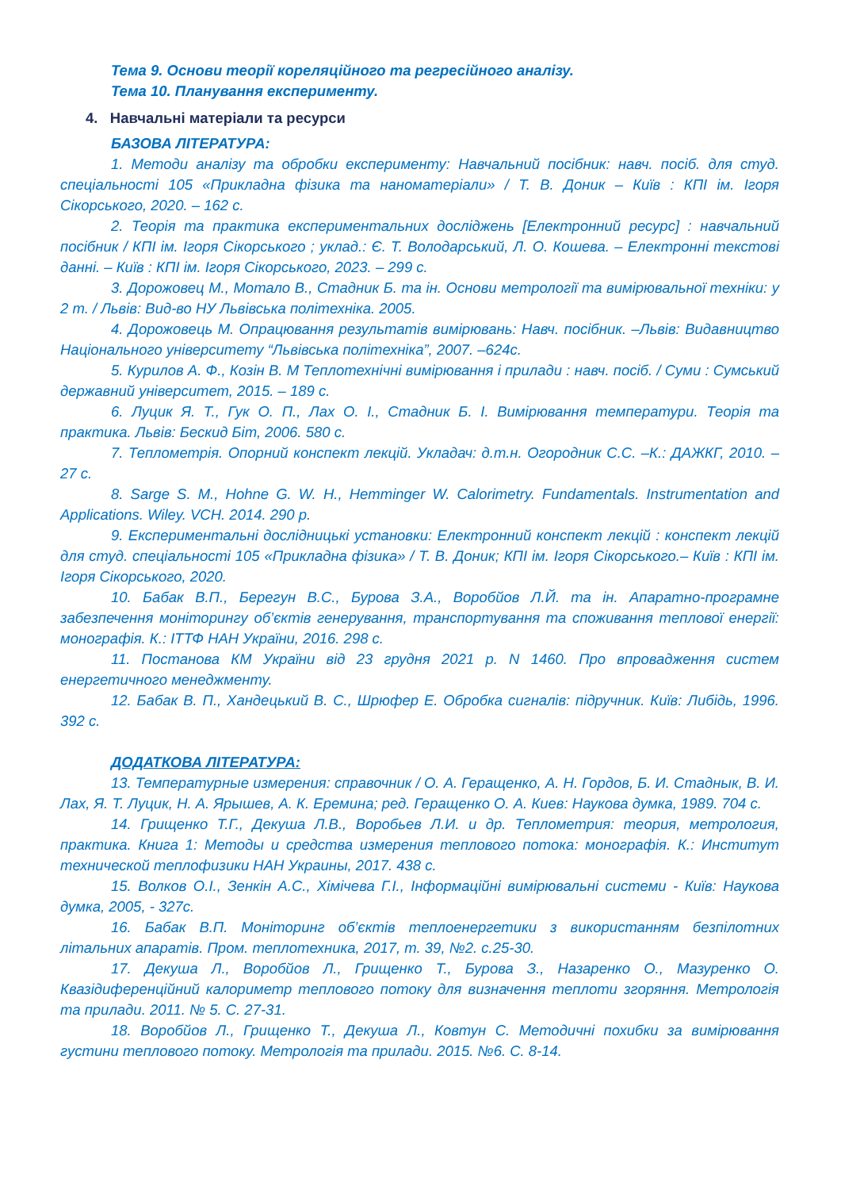Тема 9. Основи теорії кореляційного та регресійного аналізу.
Тема 10. Планування експерименту.
4. Навчальні матеріали та ресурси
БАЗОВА ЛІТЕРАТУРА:
1. Методи аналізу та обробки експерименту: Навчальний посібник: навч. посіб. для студ. спеціальності 105 «Прикладна фізика та наноматеріали» / Т. В. Доник – Київ : КПІ ім. Ігоря Сікорського, 2020. – 162 с.
2. Теорія та практика експериментальних досліджень [Електронний ресурс] : навчальний посібник / КПІ ім. Ігоря Сікорського ; уклад.: Є. Т. Володарський, Л. О. Кошева. – Електронні текстові данні. – Київ : КПІ ім. Ігоря Сікорського, 2023. – 299 с.
3. Дорожовец М., Мотало В., Стадник Б. та ін. Основи метрології та вимірювальної техніки: у 2 т. / Львів: Вид-во НУ Львівська політехніка. 2005.
4. Дорожовець М. Опрацювання результатів вимірювань: Навч. посібник. –Львів: Видавництво Національного університету “Львівська політехніка”, 2007. –624с.
5. Курилов А. Ф., Козін В. М Теплотехнічні вимірювання і прилади : навч. посіб. / Суми : Сумський державний університет, 2015. – 189 с.
6. Луцик Я. Т., Гук О. П., Лах О. І., Стадник Б. І. Вимірювання температури. Теорія та практика. Львів: Бескид Біт, 2006. 580 с.
7. Теплометрія. Опорний конспект лекцій. Укладач: д.т.н. Огородник С.С. –К.: ДАЖКГ, 2010. – 27 с.
8. Sarge S. M., Hohne G. W. H., Hemminger W. Calorimetry. Fundamentals. Instrumentation and Applications. Wiley. VCH. 2014. 290 p.
9. Експериментальні дослідницькі установки: Електронний конспект лекцій : конспект лекцій для студ. спеціальності 105 «Прикладна фізика» / Т. В. Доник; КПІ ім. Ігоря Сікорського.– Київ : КПІ ім. Ігоря Сікорського, 2020.
10. Бабак В.П., Берегун В.С., Бурова З.А., Воробйов Л.Й. та ін. Апаратно-програмне забезпечення моніторингу об’єктів генерування, транспортування та споживання теплової енергії: монографія. К.: ІТТФ НАН України, 2016. 298 с.
11. Постанова КМ України від 23 грудня 2021 р. N 1460. Про впровадження систем енергетичного менеджменту.
12. Бабак В. П., Хандецький В. С., Шрюфер Е. Обробка сигналів: підручник. Київ: Либідь, 1996. 392 с.
ДОДАТКОВА ЛІТЕРАТУРА:
13. Температурные измерения: справочник / О. А. Геращенко, А. Н. Гордов, Б. И. Стаднык, В. И. Лах, Я. Т. Луцик, Н. А. Ярышев, А. К. Еремина; ред. Геращенко О. А. Киев: Наукова думка, 1989. 704 с.
14. Грищенко Т.Г., Декуша Л.В., Воробьев Л.И. и др. Теплометрия: теория, метрология, практика. Книга 1: Методы и средства измерения теплового потока: монографія. К.: Институт технической теплофизики НАН Украины, 2017. 438 с.
15. Волков О.І., Зенкін А.С., Хімічева Г.І., Інформаційні вимірювальні системи - Київ: Наукова думка, 2005, - 327с.
16. Бабак В.П. Моніторинг об’єктів теплоенергетики з використанням безпілотних літальних апаратів. Пром. теплотехника, 2017, т. 39, №2. с.25-30.
17. Декуша Л., Воробйов Л., Грищенко Т., Бурова З., Назаренко О., Мазуренко О. Квазідиференційний калориметр теплового потоку для визначення теплоти згоряння. Метрологія та прилади. 2011. № 5. С. 27-31.
18. Воробйов Л., Грищенко Т., Декуша Л., Ковтун С. Методичні похибки за вимірювання густини теплового потоку. Метрологія та прилади. 2015. №6. С. 8-14.